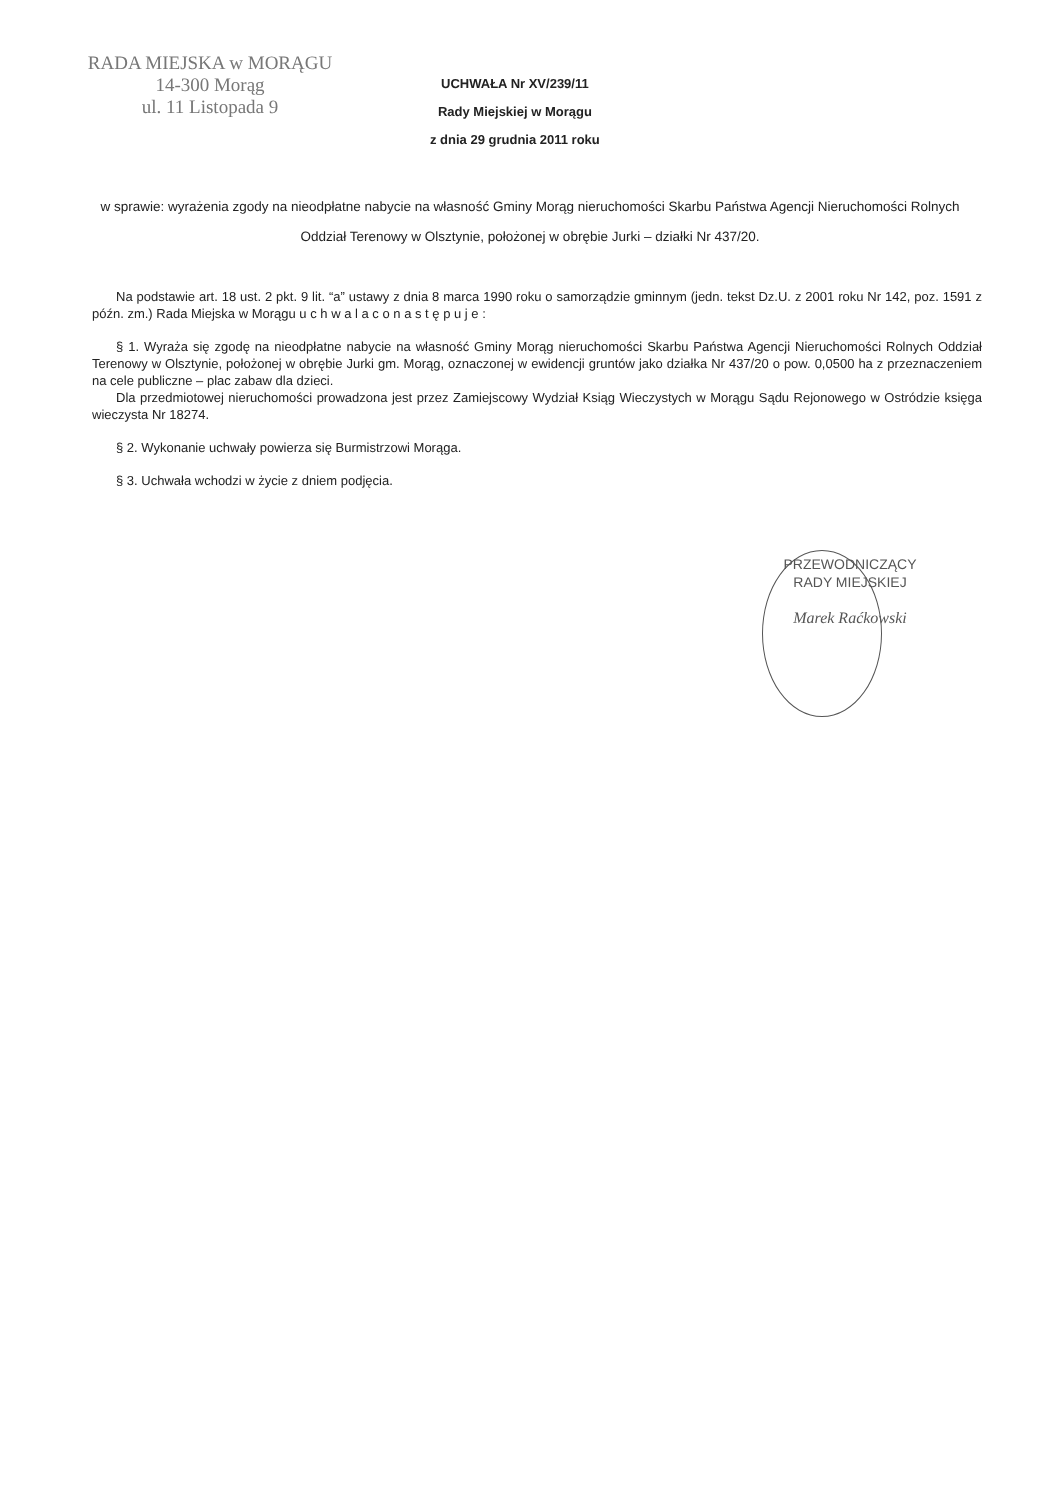RADA MIEJSKA w MORĄGU
14-300 Morąg
ul. 11 Listopada 9
UCHWAŁA Nr XV/239/11
Rady Miejskiej w Morągu
z dnia 29 grudnia 2011 roku
w sprawie: wyrażenia zgody na nieodpłatne nabycie na własność Gminy Morąg nieruchomości Skarbu Państwa Agencji Nieruchomości Rolnych Oddział Terenowy w Olsztynie, położonej w obrębie Jurki – działki Nr 437/20.
Na podstawie art. 18 ust. 2 pkt. 9 lit. “a” ustawy z dnia 8 marca 1990 roku o samorządzie gminnym (jedn. tekst Dz.U. z 2001 roku Nr 142, poz. 1591 z późn. zm.) Rada Miejska w Morągu u c h w a l a c o n a s t ę p u j e :
§ 1. Wyraża się zgodę na nieodpłatne nabycie na własność Gminy Morąg nieruchomości Skarbu Państwa Agencji Nieruchomości Rolnych Oddział Terenowy w Olsztynie, położonej w obrębie Jurki gm. Morąg, oznaczonej w ewidencji gruntów jako działka Nr 437/20 o pow. 0,0500 ha z przeznaczeniem na cele publiczne – plac zabaw dla dzieci.
Dla przedmiotowej nieruchomości prowadzona jest przez Zamiejscowy Wydział Ksiąg Wieczystych w Morągu Sądu Rejonowego w Ostródzie księga wieczysta Nr 18274.
§ 2. Wykonanie uchwały powierza się Burmistrzowi Morąga.
§ 3. Uchwała wchodzi w życie z dniem podjęcia.
PRZEWODNICZĄCY
RADY MIEJSKIEJ
Marek Raćkowski